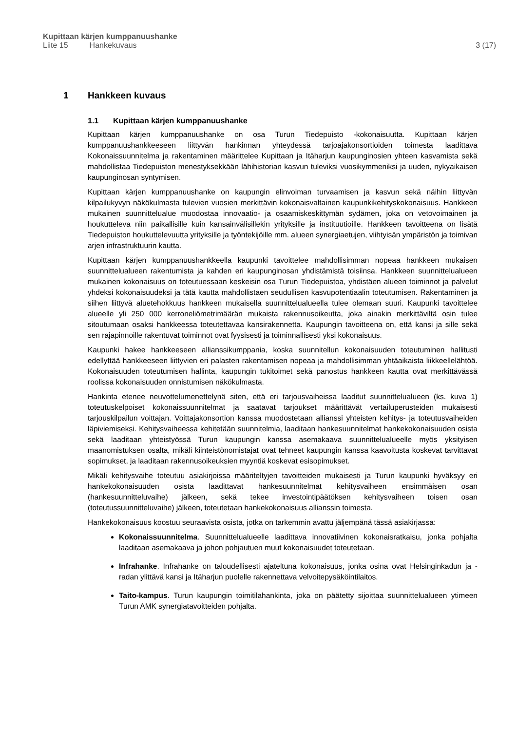Kupittaan kärjen kumppanuushanke
Liite 15 Hankekuvaus 3 (17)
1 Hankkeen kuvaus
1.1 Kupittaan kärjen kumppanuushanke
Kupittaan kärjen kumppanuushanke on osa Turun Tiedepuisto -kokonaisuutta. Kupittaan kärjen kumppanuushankkeeseen liittyvän hankinnan yhteydessä tarjoajakonsortioiden toimesta laadittava Kokonaissuunnitelma ja rakentaminen määrittelee Kupittaan ja Itäharjun kaupunginosien yhteen kasvamista sekä mahdollistaa Tiedepuiston menestyksekkään lähihistorian kasvun tuleviksi vuosikymmeniksi ja uuden, nykyaikaisen kaupunginosan syntymisen.
Kupittaan kärjen kumppanuushanke on kaupungin elinvoiman turvaamisen ja kasvun sekä näihin liittyvän kilpailukyvyn näkökulmasta tulevien vuosien merkittävin kokonaisvaltainen kaupunkikehityskokonaisuus. Hankkeen mukainen suunnittelualue muodostaa innovaatio- ja osaamiskeskittymän sydämen, joka on vetovoimainen ja houkutteleva niin paikallisille kuin kansainvälisillekin yrityksille ja instituutioille. Hankkeen tavoitteena on lisätä Tiedepuiston houkuttelevuutta yrityksille ja työntekijöille mm. alueen synergiaetujen, viihtyisän ympäristön ja toimivan arjen infrastruktuurin kautta.
Kupittaan kärjen kumppanuushankkeella kaupunki tavoittelee mahdollisimman nopeaa hankkeen mukaisen suunnittelualueen rakentumista ja kahden eri kaupunginosan yhdistämistä toisiinsa. Hankkeen suunnittelualueen mukainen kokonaisuus on toteutuessaan keskeisin osa Turun Tiedepuistoa, yhdistäen alueen toiminnot ja palvelut yhdeksi kokonaisuudeksi ja tätä kautta mahdollistaen seudullisen kasvupotentiaalin toteutumisen. Rakentaminen ja siihen liittyvä aluetehokkuus hankkeen mukaisella suunnittelualueella tulee olemaan suuri. Kaupunki tavoittelee alueelle yli 250 000 kerroneliömetrimäärän mukaista rakennusoikeutta, joka ainakin merkittäviltä osin tulee sitoutumaan osaksi hankkeessa toteutettavaa kansirakennetta. Kaupungin tavoitteena on, että kansi ja sille sekä sen rajapinnoille rakentuvat toiminnot ovat fyysisesti ja toiminnallisesti yksi kokonaisuus.
Kaupunki hakee hankkeeseen allianssikumppania, koska suunnitellun kokonaisuuden toteutuminen hallitusti edellyttää hankkeeseen liittyvien eri palasten rakentamisen nopeaa ja mahdollisimman yhtäaikaista liikkeellelähtöä. Kokonaisuuden toteutumisen hallinta, kaupungin tukitoimet sekä panostus hankkeen kautta ovat merkittävässä roolissa kokonaisuuden onnistumisen näkökulmasta.
Hankinta etenee neuvottelumenettelynä siten, että eri tarjousvaiheissa laaditut suunnittelualueen (ks. kuva 1) toteutuskelpoiset kokonaissuunnitelmat ja saatavat tarjoukset määrittävät vertailuperusteiden mukaisesti tarjouskilpailun voittajan. Voittajakonsortion kanssa muodostetaan allianssi yhteisten kehitys- ja toteutusvaiheiden läpiviemiseksi. Kehitysvaiheessa kehitetään suunnitelmia, laaditaan hankesuunnitelmat hankekokonaisuuden osista sekä laaditaan yhteistyössä Turun kaupungin kanssa asemakaava suunnittelualueelle myös yksityisen maanomistuksen osalta, mikäli kiinteistönomistajat ovat tehneet kaupungin kanssa kaavoitusta koskevat tarvittavat sopimukset, ja laaditaan rakennusoikeuksien myyntiä koskevat esisopimukset.
Mikäli kehitysvaihe toteutuu asiakirjoissa määriteltyjen tavoitteiden mukaisesti ja Turun kaupunki hyväksyy eri hankekokonaisuuden osista laadittavat hankesuunnitelmat kehitysvaiheen ensimmäisen osan (hankesuunnitteluvaihe) jälkeen, sekä tekee investointipäätöksen kehitysvaiheen toisen osan (toteutussuunnitteluvaihe) jälkeen, toteutetaan hankekokonaisuus allianssin toimesta.
Hankekokonaisuus koostuu seuraavista osista, jotka on tarkemmin avattu jäljempänä tässä asiakirjassa:
Kokonaissuunnitelma. Suunnittelualueelle laadittava innovatiivinen kokonaisratkaisu, jonka pohjalta laaditaan asemakaava ja johon pohjautuen muut kokonaisuudet toteutetaan.
Infrahanke. Infrahanke on taloudellisesti ajateltuna kokonaisuus, jonka osina ovat Helsinginkadun ja -radan ylittävä kansi ja Itäharjun puolelle rakennettava velvoitepysäköintilaitos.
Taito-kampus. Turun kaupungin toimitilahankinta, joka on päätetty sijoittaa suunnittelualueen ytimeen Turun AMK synergiatavoitteiden pohjalta.